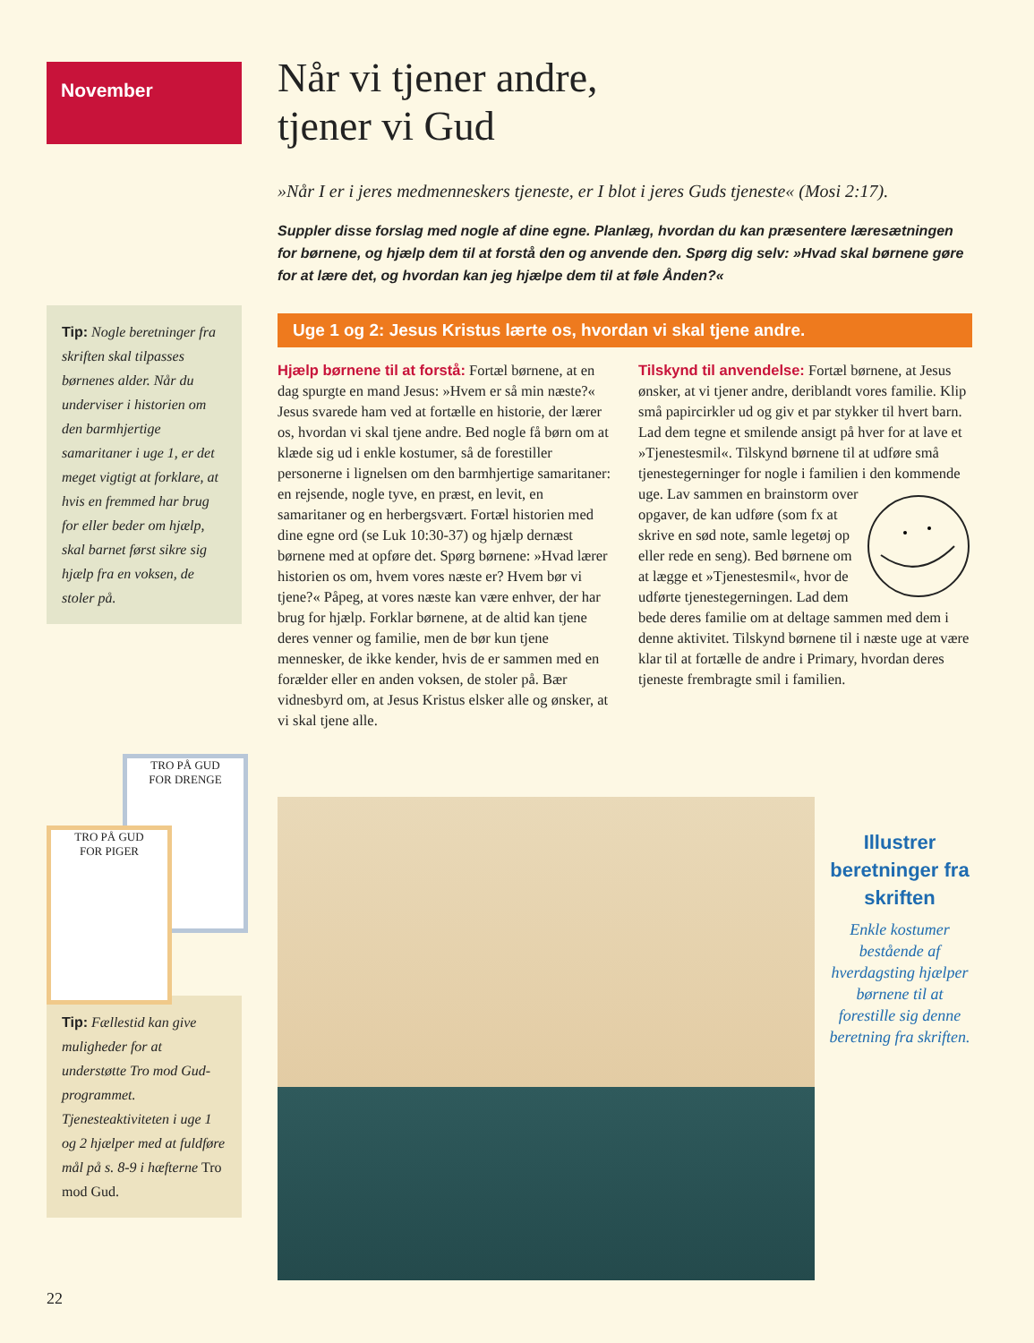November
Tip: Nogle beretninger fra skriften skal tilpasses børnenes alder. Når du underviser i historien om den barmhjertige samaritaner i uge 1, er det meget vigtigt at forklare, at hvis en fremmed har brug for eller beder om hjælp, skal barnet først sikre sig hjælp fra en voksen, de stoler på.
TRO PÅ GUD
FOR DRENGE
TRO PÅ GUD
FOR PIGER
Tip: Fællestid kan give muligheder for at understøtte Tro mod Gud-programmet. Tjenesteaktiviteten i uge 1 og 2 hjælper med at fuldføre mål på s. 8-9 i hæfterne Tro mod Gud.
Når vi tjener andre,
tjener vi Gud
»Når I er i jeres medmenneskers tjeneste, er I blot i jeres Guds tjeneste« (Mosi 2:17).
Suppler disse forslag med nogle af dine egne. Planlæg, hvordan du kan præsentere læresætningen for børnene, og hjælp dem til at forstå den og anvende den. Spørg dig selv: »Hvad skal børnene gøre for at lære det, og hvordan kan jeg hjælpe dem til at føle Ånden?«
Uge 1 og 2: Jesus Kristus lærte os, hvordan vi skal tjene andre.
Hjælp børnene til at forstå: Fortæl børnene, at en dag spurgte en mand Jesus: »Hvem er så min næste?« Jesus svarede ham ved at fortælle en historie, der lærer os, hvordan vi skal tjene andre. Bed nogle få børn om at klæde sig ud i enkle kostumer, så de forestiller personerne i lignelsen om den barmhjertige samaritaner: en rejsende, nogle tyve, en præst, en levit, en samaritaner og en herbergsvært. Fortæl historien med dine egne ord (se Luk 10:30-37) og hjælp dernæst børnene med at opføre det. Spørg børnene: »Hvad lærer historien os om, hvem vores næste er? Hvem bør vi tjene?« Påpeg, at vores næste kan være enhver, der har brug for hjælp. Forklar børnene, at de altid kan tjene deres venner og familie, men de bør kun tjene mennesker, de ikke kender, hvis de er sammen med en forælder eller en anden voksen, de stoler på. Bær vidnesbyrd om, at Jesus Kristus elsker alle og ønsker, at vi skal tjene alle.
Tilskynd til anvendelse: Fortæl børnene, at Jesus ønsker, at vi tjener andre, deriblandt vores familie. Klip små papircirkler ud og giv et par stykker til hvert barn. Lad dem tegne et smilende ansigt på hver for at lave et »Tjenestesmil«. Tilskynd børnene til at udføre små tjenestegerninger for nogle i familien i den kommende uge. Lav sammen en brainstorm over opgaver, de kan udføre (som fx at skrive en sød note, samle legetøj op eller rede en seng). Bed børnene om at lægge et »Tjenestesmil«, hvor de udførte tjenestegerningen. Lad dem bede deres familie om at deltage sammen med dem i denne aktivitet. Tilskynd børnene til i næste uge at være klar til at fortælle de andre i Primary, hvordan deres tjeneste frembragte smil i familien.
Illustrer beretninger fra skriften
Enkle kostumer bestående af hverdagsting hjælper børnene til at forestille sig denne beretning fra skriften.
22